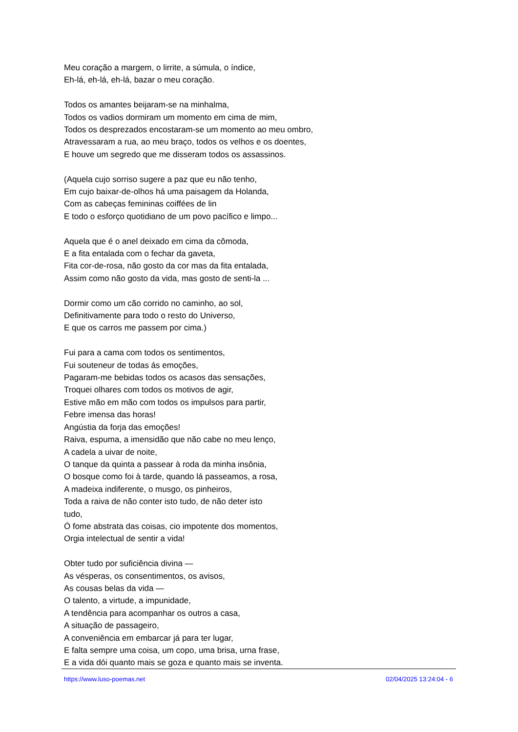Meu coração a margem, o lirrite, a súmula, o índice,
Eh-lá, eh-lá, eh-lá, bazar o meu coração.
Todos os amantes beijaram-se na minhalma,
Todos os vadios dormiram um momento em cima de mim,
Todos os desprezados encostaram-se um momento ao meu ombro,
Atravessaram a rua, ao meu braço, todos os velhos e os doentes,
E houve um segredo que me disseram todos os assassinos.
(Aquela cujo sorriso sugere a paz que eu não tenho,
Em cujo baixar-de-olhos há uma paisagem da Holanda,
Com as cabeças femininas coiffées de lin
E todo o esforço quotidiano de um povo pacífico e limpo...
Aquela que é o anel deixado em cima da cômoda,
E a fita entalada com o fechar da gaveta,
Fita cor-de-rosa, não gosto da cor mas da fita entalada,
Assim como não gosto da vida, mas gosto de senti-la ...
Dormir como um cão corrido no caminho, ao sol,
Definitivamente para todo o resto do Universo,
E que os carros me passem por cima.)
Fui para a cama com todos os sentimentos,
Fui souteneur de todas ás emoções,
Pagaram-me bebidas todos os acasos das sensações,
Troquei olhares com todos os motivos de agir,
Estive mão em mão com todos os impulsos para partir,
Febre imensa das horas!
Angústia da forja das emoções!
Raiva, espuma, a imensidão que não cabe no meu lenço,
A cadela a uivar de noite,
O tanque da quinta a passear à roda da minha insônia,
O bosque como foi à tarde, quando lá passeamos, a rosa,
A madeixa indiferente, o musgo, os pinheiros,
Toda a raiva de não conter isto tudo, de não deter isto
tudo,
Ó fome abstrata das coisas, cio impotente dos momentos,
Orgia intelectual de sentir a vida!
Obter tudo por suficiência divina —
As vésperas, os consentimentos, os avisos,
As cousas belas da vida —
O talento, a virtude, a impunidade,
A tendência para acompanhar os outros a casa,
A situação de passageiro,
A conveniência em embarcar já para ter lugar,
E falta sempre uma coisa, um copo, uma brisa, urna frase,
E a vida dói quanto mais se goza e quanto mais se inventa.
https://www.luso-poemas.net 02/04/2025 13:24:04 - 6